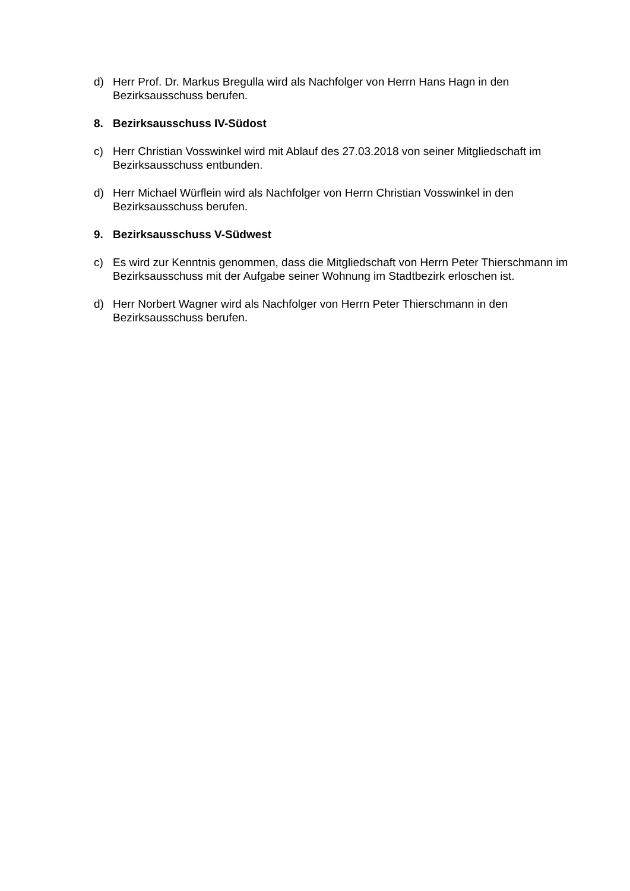d) Herr Prof. Dr. Markus Bregulla wird als Nachfolger von Herrn Hans Hagn in den Bezirksausschuss berufen.
8. Bezirksausschuss IV-Südost
c) Herr Christian Vosswinkel wird mit Ablauf des 27.03.2018 von seiner Mitgliedschaft im Bezirksausschuss entbunden.
d) Herr Michael Würflein wird als Nachfolger von Herrn Christian Vosswinkel in den Bezirksausschuss berufen.
9. Bezirksausschuss V-Südwest
c) Es wird zur Kenntnis genommen, dass die Mitgliedschaft von Herrn Peter Thierschmann im Bezirksausschuss mit der Aufgabe seiner Wohnung im Stadtbezirk erloschen ist.
d) Herr Norbert Wagner wird als Nachfolger von Herrn Peter Thierschmann in den Bezirksausschuss berufen.